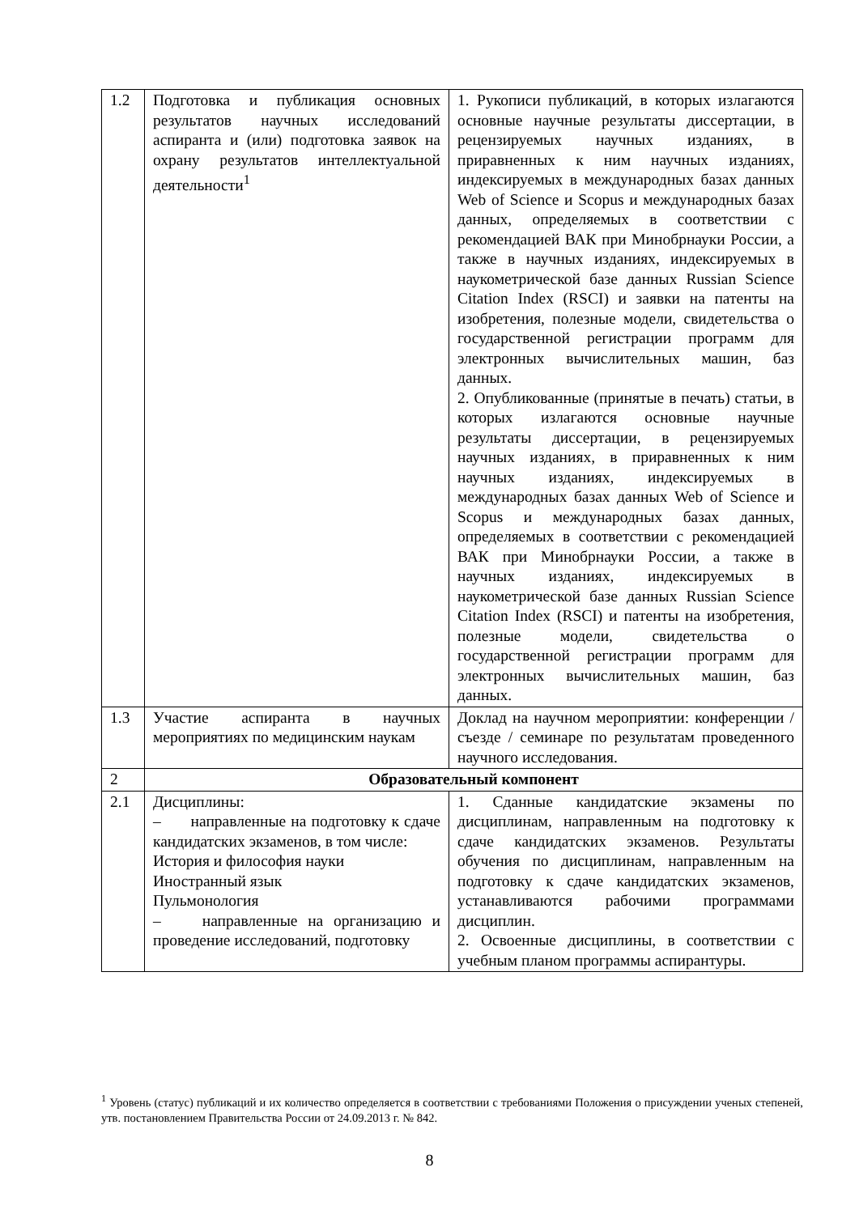| 1.2 | Подготовка и публикация основных результатов научных исследований аспиранта и (или) подготовка заявок на охрану результатов интеллектуальной деятельности<sup>1</sup> | 1. Рукописи публикаций, в которых излагаются основные научные результаты диссертации, в рецензируемых научных изданиях, в приравненных к ним научных изданиях, индексируемых в международных базах данных Web of Science и Scopus и международных базах данных, определяемых в соответствии с рекомендацией ВАК при Минобрнауки России, а также в научных изданиях, индексируемых в наукометрической базе данных Russian Science Citation Index (RSCI) и заявки на патенты на изобретения, полезные модели, свидетельства о государственной регистрации программ для электронных вычислительных машин, баз данных. 2. Опубликованные (принятые в печать) статьи, в которых излагаются основные научные результаты диссертации, в рецензируемых научных изданиях, в приравненных к ним научных изданиях, индексируемых в международных базах данных Web of Science и Scopus и международных базах данных, определяемых в соответствии с рекомендацией ВАК при Минобрнауки России, а также в научных изданиях, индексируемых в наукометрической базе данных Russian Science Citation Index (RSCI) и патенты на изобретения, полезные модели, свидетельства о государственной регистрации программ для электронных вычислительных машин, баз данных. |
| 1.3 | Участие аспиранта в научных мероприятиях по медицинским наукам | Доклад на научном мероприятии: конференции / съезде / семинаре по результатам проведенного научного исследования. |
| 2 | Образовательный компонент | |
| 2.1 | Дисциплины: – направленные на подготовку к сдаче кандидатских экзаменов, в том числе: История и философия науки Иностранный язык Пульмонология – направленные на организацию и проведение исследований, подготовку | 1. Сданные кандидатские экзамены по дисциплинам, направленным на подготовку к сдаче кандидатских экзаменов. Результаты обучения по дисциплинам, направленным на подготовку к сдаче кандидатских экзаменов, устанавливаются рабочими программами дисциплин. 2. Освоенные дисциплины, в соответствии с учебным планом программы аспирантуры. |
<sup>1</sup> Уровень (статус) публикаций и их количество определяется в соответствии с требованиями Положения о присуждении ученых степеней, утв. постановлением Правительства России от 24.09.2013 г. № 842.
8